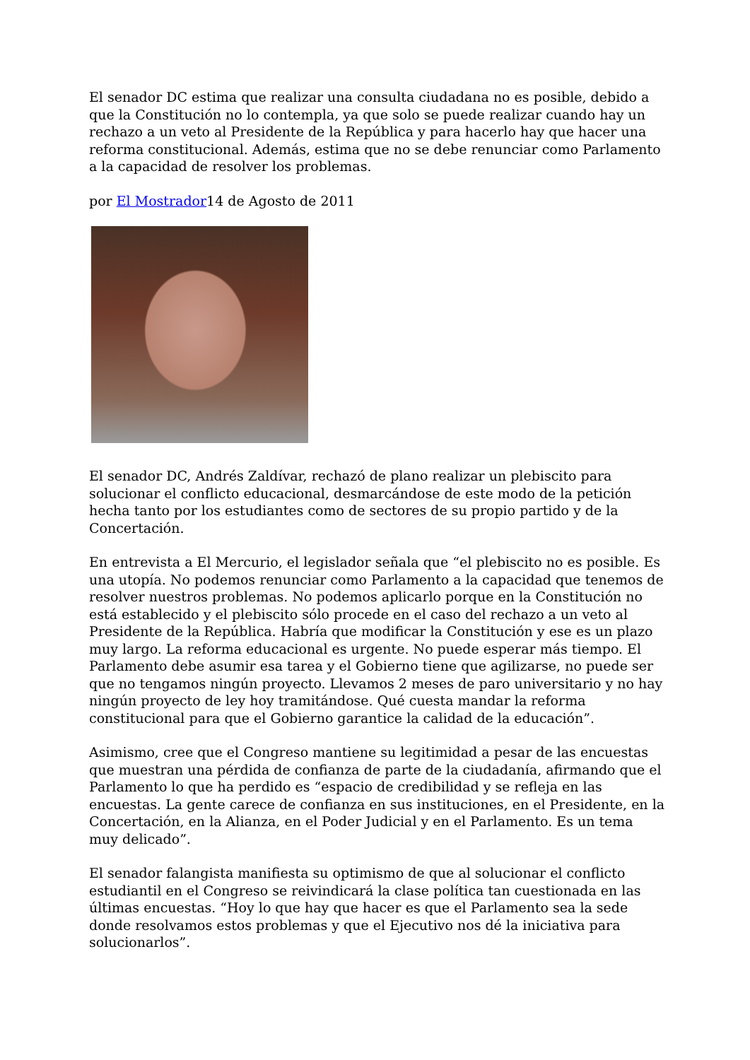El senador DC estima que realizar una consulta ciudadana no es posible, debido a que la Constitución no lo contempla, ya que solo se puede realizar cuando hay un rechazo a un veto al Presidente de la República y para hacerlo hay que hacer una reforma constitucional. Además, estima que no se debe renunciar como Parlamento a la capacidad de resolver los problemas.
por El Mostrador14 de Agosto de 2011
El senador DC, Andrés Zaldívar, rechazó de plano realizar un plebiscito para solucionar el conflicto educacional, desmarcándose de este modo de la petición hecha tanto por los estudiantes como de sectores de su propio partido y de la Concertación.
En entrevista a El Mercurio, el legislador señala que “el plebiscito no es posible. Es una utopía. No podemos renunciar como Parlamento a la capacidad que tenemos de resolver nuestros problemas. No podemos aplicarlo porque en la Constitución no está establecido y el plebiscito sólo procede en el caso del rechazo a un veto al Presidente de la República. Habría que modificar la Constitución y ese es un plazo muy largo. La reforma educacional es urgente. No puede esperar más tiempo. El Parlamento debe asumir esa tarea y el Gobierno tiene que agilizarse, no puede ser que no tengamos ningún proyecto. Llevamos 2 meses de paro universitario y no hay ningún proyecto de ley hoy tramitándose. Qué cuesta mandar la reforma constitucional para que el Gobierno garantice la calidad de la educación”.
Asimismo, cree que el Congreso mantiene su legitimidad a pesar de las encuestas que muestran una pérdida de confianza de parte de la ciudadanía, afirmando que el Parlamento lo que ha perdido es “espacio de credibilidad y se refleja en las encuestas. La gente carece de confianza en sus instituciones, en el Presidente, en la Concertación, en la Alianza, en el Poder Judicial y en el Parlamento. Es un tema muy delicado”.
El senador falangista manifiesta su optimismo de que al solucionar el conflicto estudiantil en el Congreso se reivindicará la clase política tan cuestionada en las últimas encuestas. “Hoy lo que hay que hacer es que el Parlamento sea la sede donde resolvamos estos problemas y que el Ejecutivo nos dé la iniciativa para solucionarlos”.